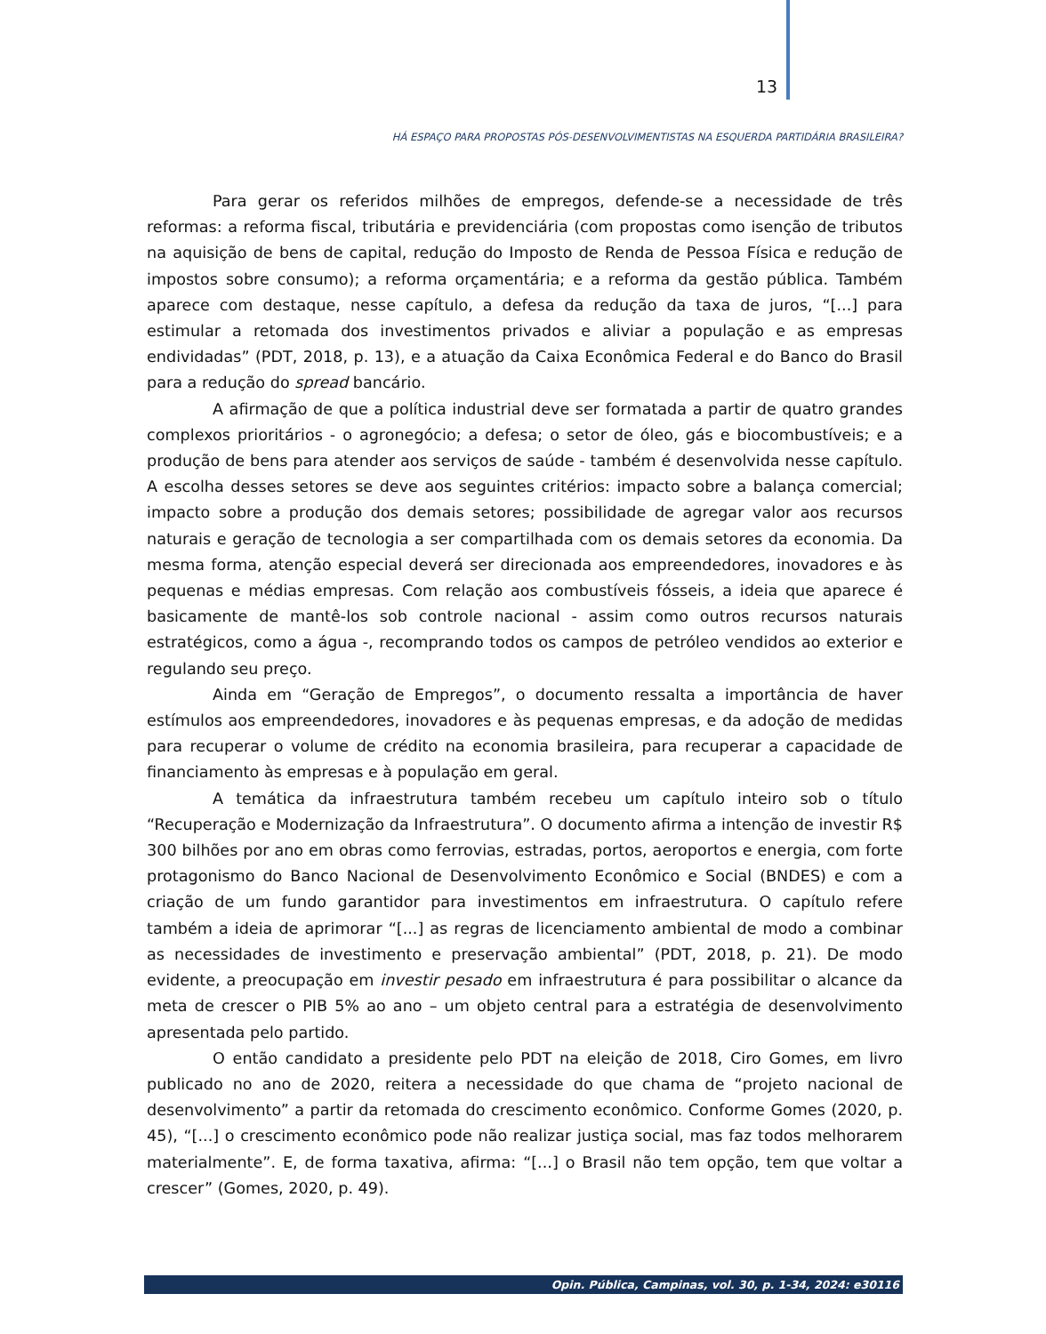13
HÁ ESPAÇO PARA PROPOSTAS PÓS-DESENVOLVIMENTISTAS NA ESQUERDA PARTIDÁRIA BRASILEIRA?
Para gerar os referidos milhões de empregos, defende-se a necessidade de três reformas: a reforma fiscal, tributária e previdenciária (com propostas como isenção de tributos na aquisição de bens de capital, redução do Imposto de Renda de Pessoa Física e redução de impostos sobre consumo); a reforma orçamentária; e a reforma da gestão pública. Também aparece com destaque, nesse capítulo, a defesa da redução da taxa de juros, “[...] para estimular a retomada dos investimentos privados e aliviar a população e as empresas endividadas” (PDT, 2018, p. 13), e a atuação da Caixa Econômica Federal e do Banco do Brasil para a redução do spread bancário.
A afirmação de que a política industrial deve ser formatada a partir de quatro grandes complexos prioritários - o agronegócio; a defesa; o setor de óleo, gás e biocombustíveis; e a produção de bens para atender aos serviços de saúde - também é desenvolvida nesse capítulo. A escolha desses setores se deve aos seguintes critérios: impacto sobre a balança comercial; impacto sobre a produção dos demais setores; possibilidade de agregar valor aos recursos naturais e geração de tecnologia a ser compartilhada com os demais setores da economia. Da mesma forma, atenção especial deverá ser direcionada aos empreendedores, inovadores e às pequenas e médias empresas. Com relação aos combustíveis fósseis, a ideia que aparece é basicamente de mantê-los sob controle nacional - assim como outros recursos naturais estratégicos, como a água -, recomprando todos os campos de petróleo vendidos ao exterior e regulando seu preço.
Ainda em “Geração de Empregos”, o documento ressalta a importância de haver estímulos aos empreendedores, inovadores e às pequenas empresas, e da adoção de medidas para recuperar o volume de crédito na economia brasileira, para recuperar a capacidade de financiamento às empresas e à população em geral.
A temática da infraestrutura também recebeu um capítulo inteiro sob o título “Recuperação e Modernização da Infraestrutura”. O documento afirma a intenção de investir R$ 300 bilhões por ano em obras como ferrovias, estradas, portos, aeroportos e energia, com forte protagonismo do Banco Nacional de Desenvolvimento Econômico e Social (BNDES) e com a criação de um fundo garantidor para investimentos em infraestrutura. O capítulo refere também a ideia de aprimorar “[...] as regras de licenciamento ambiental de modo a combinar as necessidades de investimento e preservação ambiental” (PDT, 2018, p. 21). De modo evidente, a preocupação em investir pesado em infraestrutura é para possibilitar o alcance da meta de crescer o PIB 5% ao ano – um objeto central para a estratégia de desenvolvimento apresentada pelo partido.
O então candidato a presidente pelo PDT na eleição de 2018, Ciro Gomes, em livro publicado no ano de 2020, reitera a necessidade do que chama de “projeto nacional de desenvolvimento” a partir da retomada do crescimento econômico. Conforme Gomes (2020, p. 45), “[...] o crescimento econômico pode não realizar justiça social, mas faz todos melhorarem materialmente”. E, de forma taxativa, afirma: “[...] o Brasil não tem opção, tem que voltar a crescer” (Gomes, 2020, p. 49).
Opin. Pública, Campinas, vol. 30, p. 1-34, 2024: e30116